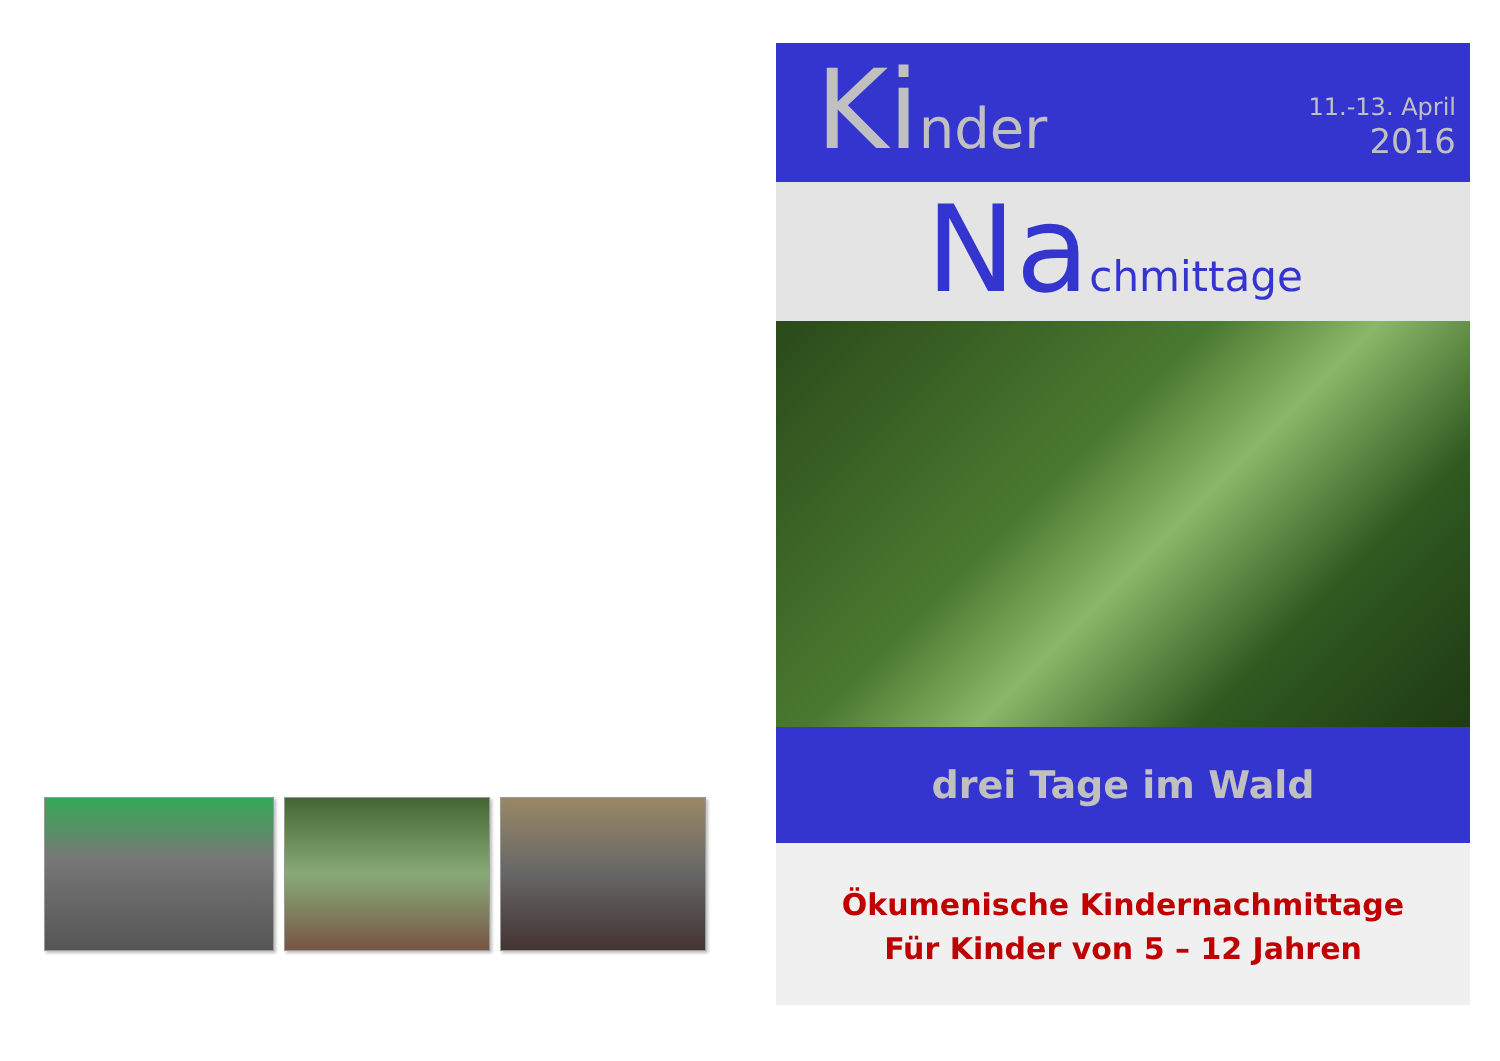Kinder
11.-13. April
2016
Nachmittage
drei Tage im Wald
Ökumenische Kindernachmittage
Für Kinder von 5 – 12 Jahren